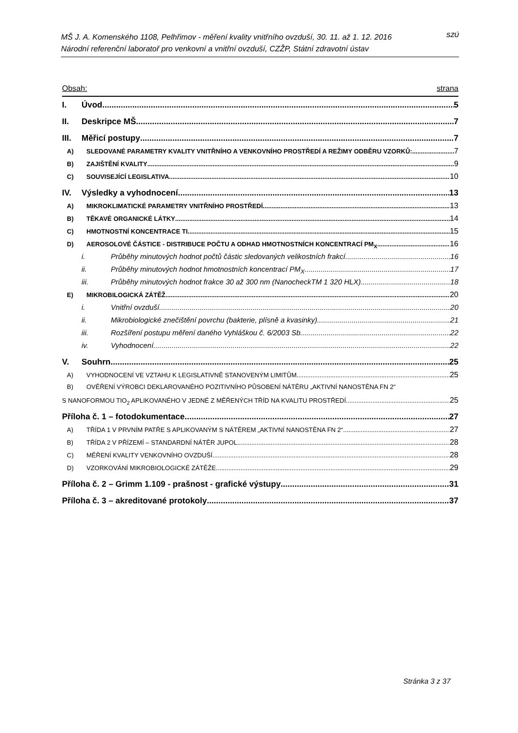MŠ J. A. Komenského 1108, Pelhřimov - měření kvality vnitřního ovzduší, 30. 11. až 1. 12. 2016
Národní referenční laboratoř pro venkovní a vnitřní ovzduší, CZŽP, Státní zdravotní ústav
SZÚ
Obsah: strana
I. Úvod 5
II. Deskripce MŠ 7
III. Měřicí postupy 7
A) SLEDOVANÉ PARAMETRY KVALITY VNITŘNÍHO A VENKOVNÍHO PROSTŘEDÍ A REŽIMY ODBĚRU VZORKŮ: 7
B) ZAJIŠTĚNÍ KVALITY 9
C) SOUVISEJÍCÍ LEGISLATIVA 10
IV. Výsledky a vyhodnocení 13
A) MIKROKLIMATICKÉ PARAMETRY VNITŘNÍHO PROSTŘEDÍ 13
B) TĚKAVÉ ORGANICKÉ LÁTKY 14
C) HMOTNOSTNÍ KONCENTRACE TI 15
D) AEROSOLOVÉ ČÁSTICE - DISTRIBUCE POČTU A ODHAD HMOTNOSTNÍCH KONCENTRACÍ PM<sub>X</sub> 16
i. Průběhy minutových hodnot počtů částic sledovaných velikostních frakcí 16
ii. Průběhy minutových hodnot hmotnostních koncentrací PM<sub>X</sub> 17
iii. Průběhy minutových hodnot frakce 30 až 300 nm (NanocheckTM 1 320 HLX) 18
E) MIKROBILOGICKÁ ZÁTĚŽ 20
i. Vnitřní ovzduší 20
ii. Mikrobiologické znečištění povrchu (bakterie, plísně a kvasinky). 21
iii. Rozšíření postupu měření daného Vyhláškou č. 6/2003 Sb. 22
iv. Vyhodnocení 22
V. Souhrn 25
A) VYHODNOCENÍ VE VZTAHU K LEGISLATIVNĚ STANOVENÝM LIMITŮM 25
B) OVĚŘENÍ VÝROBCI DEKLAROVANÉHO POZITIVNÍHO PŮSOBENÍ NÁTĚRU „AKTIVNÍ NANOSTĚNA FN 2“
S NANOFORMOU TIO<sub>2</sub> APLIKOVANÉHO V JEDNÉ Z MĚŘENÝCH TŘÍD NA KVALITU PROSTŘEDÍ 25
Příloha č. 1 – fotodokumentace 27
A) TŘÍDA 1 V PRVNÍM PATŘE S APLIKOVANÝM S NÁTĚREM „AKTIVNÍ NANOSTĚNA FN 2“ 27
B) TŘÍDA 2 V PŘÍZEMÍ – STANDARDNÍ NÁTĚR JUPOL 28
C) MĚŘENÍ KVALITY VENKOVNÍHO OVZDUŠÍ 28
D) VZORKOVÁNÍ MIKROBIOLOGICKÉ ZÁTĚŽE 29
Příloha č. 2 – Grimm 1.109 - prašnost - grafické výstupy 31
Příloha č. 3 – akreditované protokoly 37
Stránka 3 z 37